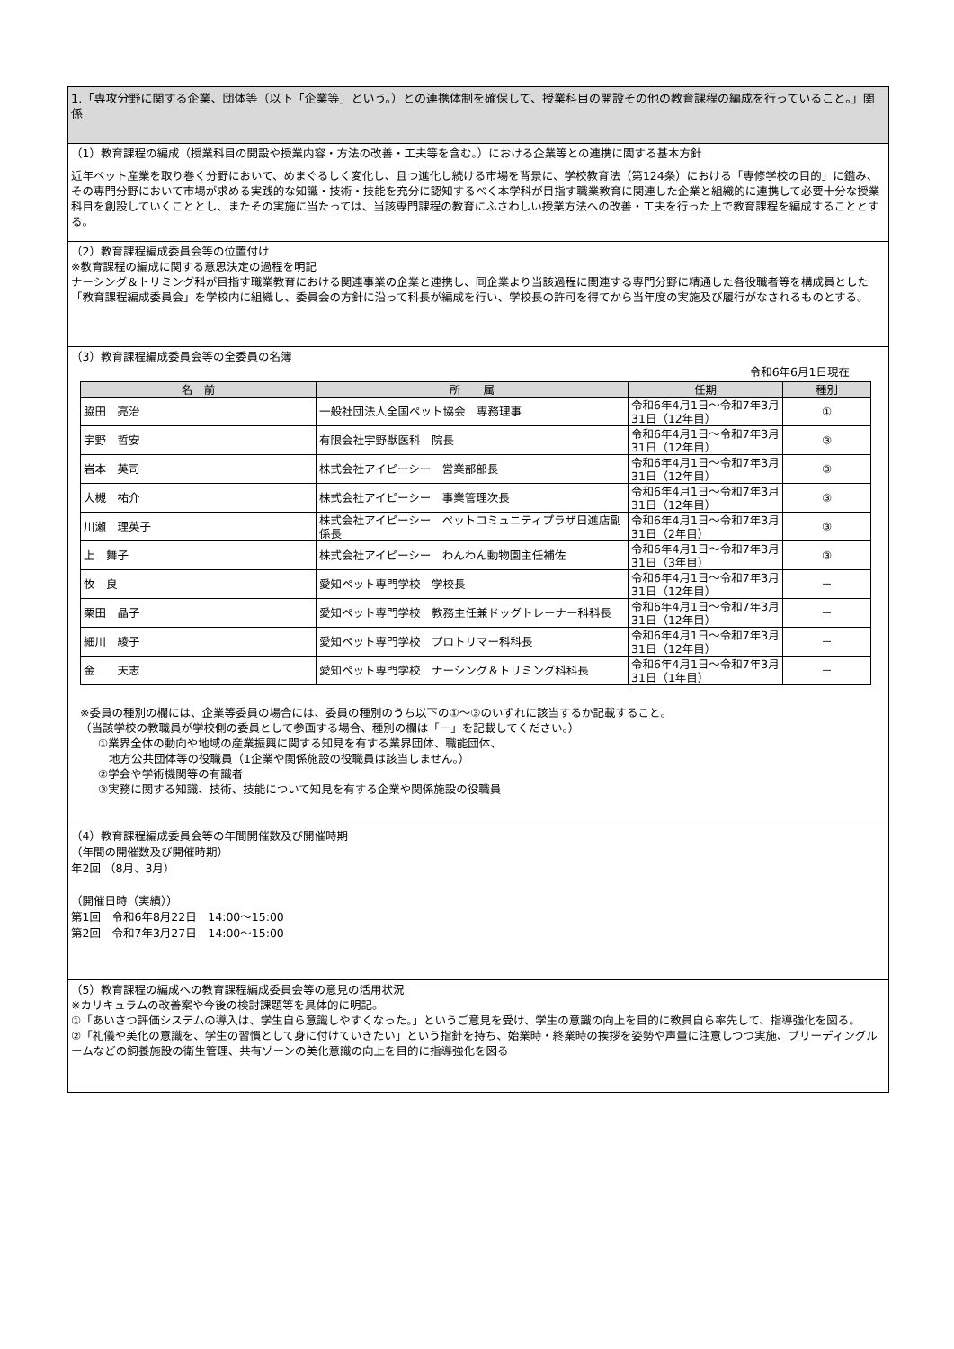1.「専攻分野に関する企業、団体等（以下「企業等」という。）との連携体制を確保して、授業科目の開設その他の教育課程の編成を行っていること。」関係
（1）教育課程の編成（授業科目の開設や授業内容・方法の改善・工夫等を含む。）における企業等との連携に関する基本方針
近年ペット産業を取り巻く分野において、めまぐるしく変化し、且つ進化し続ける市場を背景に、学校教育法（第124条）における「専修学校の目的」に鑑み、その専門分野において市場が求める実践的な知識・技術・技能を充分に認知するべく本学科が目指す職業教育に関連した企業と組織的に連携して必要十分な授業科目を創設していくこととし、またその実施に当たっては、当該専門課程の教育にふさわしい授業方法への改善・工夫を行った上で教育課程を編成することとする。
（2）教育課程編成委員会等の位置付け
※教育課程の編成に関する意思決定の過程を明記
ナーシング＆トリミング科が目指す職業教育における関連事業の企業と連携し、同企業より当該過程に関連する専門分野に精通した各役職者等を構成員とした「教育課程編成委員会」を学校内に組織し、委員会の方針に沿って科長が編成を行い、学校長の許可を得てから当年度の実施及び履行がなされるものとする。
（3）教育課程編成委員会等の全委員の名簿
令和6年6月1日現在
| 名 前 | 所 属 | 任期 | 種別 |
| --- | --- | --- | --- |
| 脇田 亮治 | 一般社団法人全国ペット協会 専務理事 | 令和6年4月1日～令和7年3月31日（12年目） | ① |
| 宇野 哲安 | 有限会社宇野獣医科 院長 | 令和6年4月1日～令和7年3月31日（12年目） | ③ |
| 岩本 英司 | 株式会社アイピーシー 営業部部長 | 令和6年4月1日～令和7年3月31日（12年目） | ③ |
| 大槻 祐介 | 株式会社アイピーシー 事業管理次長 | 令和6年4月1日～令和7年3月31日（12年目） | ③ |
| 川瀬 理英子 | 株式会社アイピーシー ペットコミュニティプラザ日進店副係長 | 令和6年4月1日～令和7年3月31日（2年目） | ③ |
| 上 舞子 | 株式会社アイピーシー わんわん動物園主任補佐 | 令和6年4月1日～令和7年3月31日（3年目） | ③ |
| 牧 良 | 愛知ペット専門学校 学校長 | 令和6年4月1日～令和7年3月31日（12年目） | － |
| 栗田 晶子 | 愛知ペット専門学校 教務主任兼ドッグトレーナー科科長 | 令和6年4月1日～令和7年3月31日（12年目） | － |
| 細川 綾子 | 愛知ペット専門学校 プロトリマー科科長 | 令和6年4月1日～令和7年3月31日（12年目） | － |
| 金 天志 | 愛知ペット専門学校 ナーシング＆トリミング科科長 | 令和6年4月1日～令和7年3月31日（1年目） | － |
※委員の種別の欄には、企業等委員の場合には、委員の種別のうち以下の①～③のいずれに該当するか記載すること。
（当該学校の教職員が学校側の委員として参画する場合、種別の欄は「－」を記載してください。）
①業界全体の動向や地域の産業振興に関する知見を有する業界団体、職能団体、
地方公共団体等の役職員（1企業や関係施設の役職員は該当しません。）
②学会や学術機関等の有識者
③実務に関する知識、技術、技能について知見を有する企業や関係施設の役職員
（4）教育課程編成委員会等の年間開催数及び開催時期
（年間の開催数及び開催時期）
年2回 （8月、3月）
（開催日時（実績））
第1回　令和6年8月22日　14:00～15:00
第2回　令和7年3月27日　14:00～15:00
（5）教育課程の編成への教育課程編成委員会等の意見の活用状況
※カリキュラムの改善案や今後の検討課題等を具体的に明記。
①「あいさつ評価システムの導入は、学生自ら意識しやすくなった。」というご意見を受け、学生の意識の向上を目的に教員自ら率先して、指導強化を図る。
②「礼儀や美化の意識を、学生の習慣として身に付けていきたい」という指針を持ち、始業時・終業時の挨拶を姿勢や声量に注意しつつ実施、ブリーディングルームなどの飼養施設の衛生管理、共有ゾーンの美化意識の向上を目的に指導強化を図る